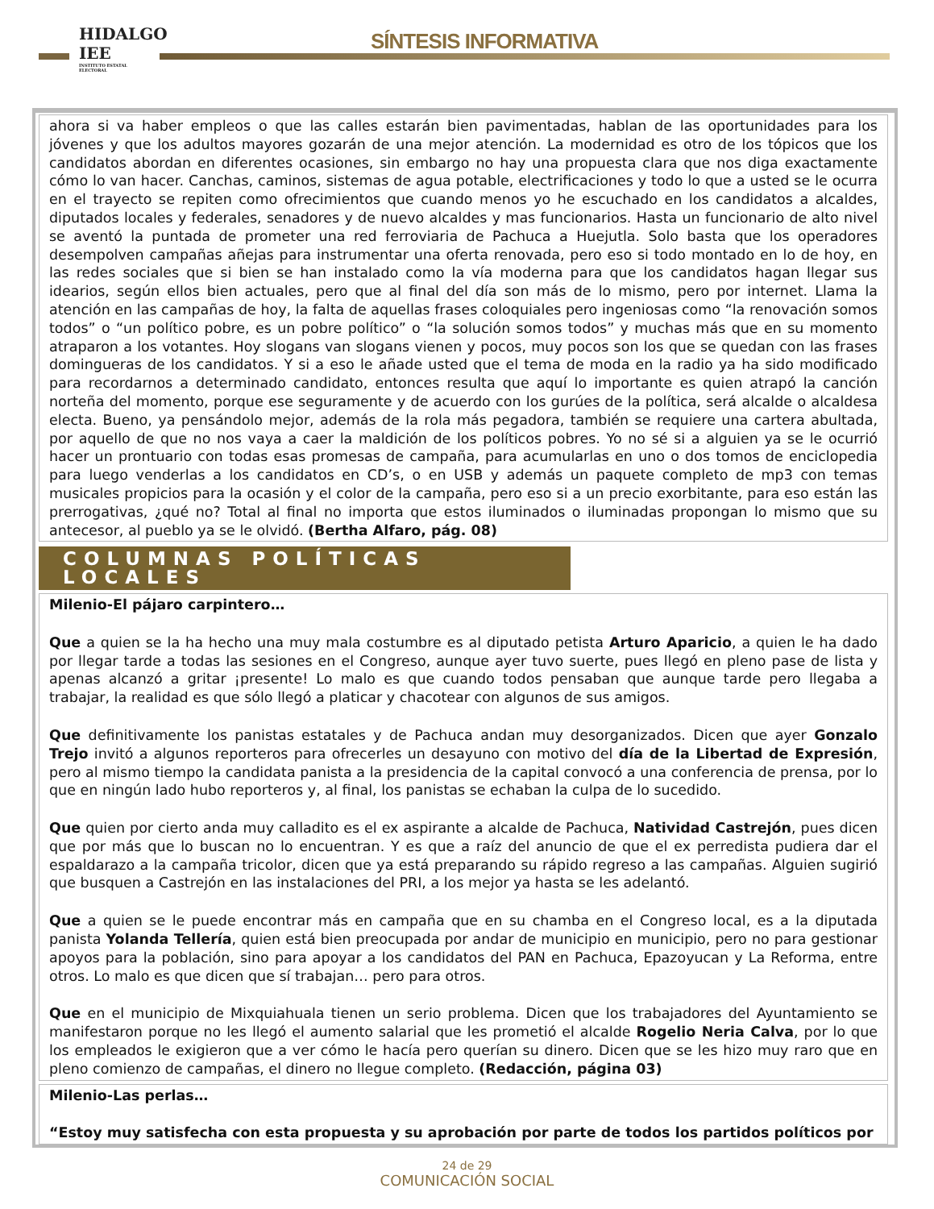HIDALGO IEE
INSTITUTO ESTATAL ELECTORAL
SÍNTESIS INFORMATIVA
ahora si va haber empleos o que las calles estarán bien pavimentadas, hablan de las oportunidades para los jóvenes y que los adultos mayores gozarán de una mejor atención. La modernidad es otro de los tópicos que los candidatos abordan en diferentes ocasiones, sin embargo no hay una propuesta clara que nos diga exactamente cómo lo van hacer. Canchas, caminos, sistemas de agua potable, electrificaciones y todo lo que a usted se le ocurra en el trayecto se repiten como ofrecimientos que cuando menos yo he escuchado en los candidatos a alcaldes, diputados locales y federales, senadores y de nuevo alcaldes y mas funcionarios. Hasta un funcionario de alto nivel se aventó la puntada de prometer una red ferroviaria de Pachuca a Huejutla. Solo basta que los operadores desempolven campañas añejas para instrumentar una oferta renovada, pero eso si todo montado en lo de hoy, en las redes sociales que si bien se han instalado como la vía moderna para que los candidatos hagan llegar sus idearios, según ellos bien actuales, pero que al final del día son más de lo mismo, pero por internet. Llama la atención en las campañas de hoy, la falta de aquellas frases coloquiales pero ingeniosas como “la renovación somos todos” o “un político pobre, es un pobre político” o “la solución somos todos” y muchas más que en su momento atraparon a los votantes. Hoy slogans van slogans vienen y pocos, muy pocos son los que se quedan con las frases domingueras de los candidatos. Y si a eso le añade usted que el tema de moda en la radio ya ha sido modificado para recordarnos a determinado candidato, entonces resulta que aquí lo importante es quien atrapó la canción norteña del momento, porque ese seguramente y de acuerdo con los gurúes de la política, será alcalde o alcaldesa electa. Bueno, ya pensándolo mejor, además de la rola más pegadora, también se requiere una cartera abultada, por aquello de que no nos vaya a caer la maldición de los políticos pobres. Yo no sé si a alguien ya se le ocurrió hacer un prontuario con todas esas promesas de campaña, para acumularlas en uno o dos tomos de enciclopedia para luego venderlas a los candidatos en CD’s, o en USB y además un paquete completo de mp3 con temas musicales propicios para la ocasión y el color de la campaña, pero eso si a un precio exorbitante, para eso están las prerrogativas, ¿qué no? Total al final no importa que estos iluminados o iluminadas propongan lo mismo que su antecesor, al pueblo ya se le olvidó. (Bertha Alfaro, pág. 08)
COLUMNAS POLÍTICAS LOCALES
Milenio-El pájaro carpintero…
Que a quien se la ha hecho una muy mala costumbre es al diputado petista Arturo Aparicio, a quien le ha dado por llegar tarde a todas las sesiones en el Congreso, aunque ayer tuvo suerte, pues llegó en pleno pase de lista y apenas alcanzó a gritar ¡presente! Lo malo es que cuando todos pensaban que aunque tarde pero llegaba a trabajar, la realidad es que sólo llegó a platicar y chacotear con algunos de sus amigos.
Que definitivamente los panistas estatales y de Pachuca andan muy desorganizados. Dicen que ayer Gonzalo Trejo invitó a algunos reporteros para ofrecerles un desayuno con motivo del día de la Libertad de Expresión, pero al mismo tiempo la candidata panista a la presidencia de la capital convocó a una conferencia de prensa, por lo que en ningún lado hubo reporteros y, al final, los panistas se echaban la culpa de lo sucedido.
Que quien por cierto anda muy calladito es el ex aspirante a alcalde de Pachuca, Natividad Castrejón, pues dicen que por más que lo buscan no lo encuentran. Y es que a raíz del anuncio de que el ex perredista pudiera dar el espaldarazo a la campaña tricolor, dicen que ya está preparando su rápido regreso a las campañas. Alguien sugirió que busquen a Castrejón en las instalaciones del PRI, a los mejor ya hasta se les adelantó.
Que a quien se le puede encontrar más en campaña que en su chamba en el Congreso local, es a la diputada panista Yolanda Tellería, quien está bien preocupada por andar de municipio en municipio, pero no para gestionar apoyos para la población, sino para apoyar a los candidatos del PAN en Pachuca, Epazoyucan y La Reforma, entre otros. Lo malo es que dicen que sí trabajan… pero para otros.
Que en el municipio de Mixquiahuala tienen un serio problema. Dicen que los trabajadores del Ayuntamiento se manifestaron porque no les llegó el aumento salarial que les prometió el alcalde Rogelio Neria Calva, por lo que los empleados le exigieron que a ver cómo le hacía pero querían su dinero. Dicen que se les hizo muy raro que en pleno comienzo de campañas, el dinero no llegue completo. (Redacción, página 03)
Milenio-Las perlas…
“Estoy muy satisfecha con esta propuesta y su aprobación por parte de todos los partidos políticos por
24 de 29
COMUNICACIÓN SOCIAL